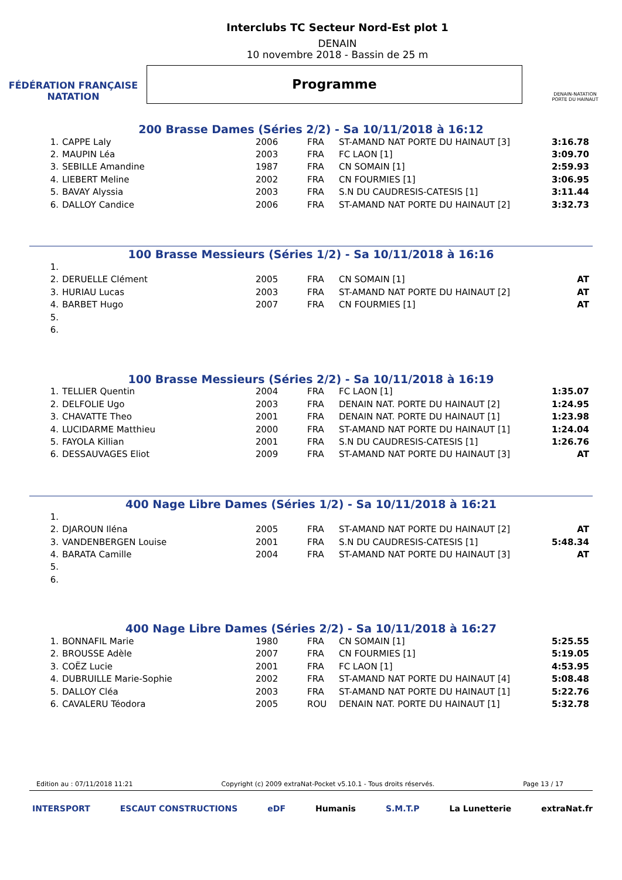FÉDÉRATION FRANÇAISE
NATATION
Interclubs TC Secteur Nord-Est plot 1
DENAIN
10 novembre 2018 - Bassin de 25 m
Programme
DENAIN-NATATION
PORTE DU HAINAUT
200 Brasse Dames (Séries 2/2) - Sa 10/11/2018 à 16:12
| 1. | CAPPE Laly | 2006 | FRA | ST-AMAND NAT PORTE DU HAINAUT [3] | 3:16.78 |
| 2. | MAUPIN Léa | 2003 | FRA | FC LAON [1] | 3:09.70 |
| 3. | SEBILLE Amandine | 1987 | FRA | CN SOMAIN [1] | 2:59.93 |
| 4. | LIEBERT Meline | 2002 | FRA | CN FOURMIES [1] | 3:06.95 |
| 5. | BAVAY Alyssia | 2003 | FRA | S.N DU CAUDRESIS-CATESIS [1] | 3:11.44 |
| 6. | DALLOY Candice | 2006 | FRA | ST-AMAND NAT PORTE DU HAINAUT [2] | 3:32.73 |
100 Brasse Messieurs (Séries 1/2) - Sa 10/11/2018 à 16:16
| 1. | | | | | |
| 2. | DERUELLE Clément | 2005 | FRA | CN SOMAIN [1] | AT |
| 3. | HURIAU Lucas | 2003 | FRA | ST-AMAND NAT PORTE DU HAINAUT [2] | AT |
| 4. | BARBET Hugo | 2007 | FRA | CN FOURMIES [1] | AT |
| 5. | | | | | |
| 6. | | | | | |
100 Brasse Messieurs (Séries 2/2) - Sa 10/11/2018 à 16:19
| 1. | TELLIER Quentin | 2004 | FRA | FC LAON [1] | 1:35.07 |
| 2. | DELFOLIE Ugo | 2003 | FRA | DENAIN NAT. PORTE DU HAINAUT [2] | 1:24.95 |
| 3. | CHAVATTE Theo | 2001 | FRA | DENAIN NAT. PORTE DU HAINAUT [1] | 1:23.98 |
| 4. | LUCIDARME Matthieu | 2000 | FRA | ST-AMAND NAT PORTE DU HAINAUT [1] | 1:24.04 |
| 5. | FAYOLA Killian | 2001 | FRA | S.N DU CAUDRESIS-CATESIS [1] | 1:26.76 |
| 6. | DESSAUVAGES Eliot | 2009 | FRA | ST-AMAND NAT PORTE DU HAINAUT [3] | AT |
400 Nage Libre Dames (Séries 1/2) - Sa 10/11/2018 à 16:21
| 1. | | | | | |
| 2. | DJAROUN Iléna | 2005 | FRA | ST-AMAND NAT PORTE DU HAINAUT [2] | AT |
| 3. | VANDENBERGEN Louise | 2001 | FRA | S.N DU CAUDRESIS-CATESIS [1] | 5:48.34 |
| 4. | BARATA Camille | 2004 | FRA | ST-AMAND NAT PORTE DU HAINAUT [3] | AT |
| 5. | | | | | |
| 6. | | | | | |
400 Nage Libre Dames (Séries 2/2) - Sa 10/11/2018 à 16:27
| 1. | BONNAFIL Marie | 1980 | FRA | CN SOMAIN [1] | 5:25.55 |
| 2. | BROUSSE Adèle | 2007 | FRA | CN FOURMIES [1] | 5:19.05 |
| 3. | COËZ Lucie | 2001 | FRA | FC LAON [1] | 4:53.95 |
| 4. | DUBRUILLE Marie-Sophie | 2002 | FRA | ST-AMAND NAT PORTE DU HAINAUT [4] | 5:08.48 |
| 5. | DALLOY Cléa | 2003 | FRA | ST-AMAND NAT PORTE DU HAINAUT [1] | 5:22.76 |
| 6. | CAVALERU Téodora | 2005 | ROU | DENAIN NAT. PORTE DU HAINAUT [1] | 5:32.78 |
Edition au : 07/11/2018 11:21 Copyright (c) 2009 extraNat-Pocket v5.10.1 - Tous droits réservés. Page 13 / 17
INTERSPORT ESCAUT CONSTRUCTIONS eDF Humanis S.M.T.P La Lunetterie extraNat.fr